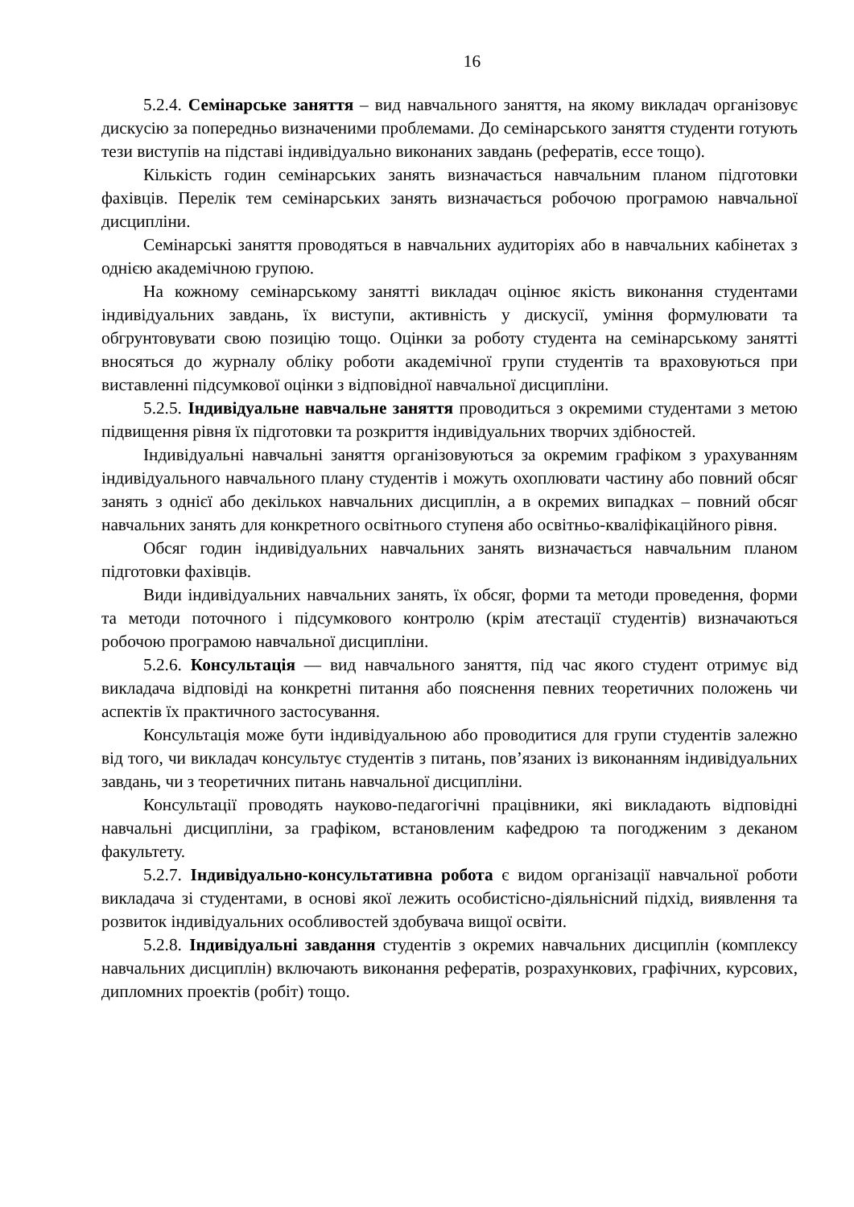16
5.2.4. Семінарське заняття – вид навчального заняття, на якому викладач організовує дискусію за попередньо визначеними проблемами. До семінарського заняття студенти готують тези виступів на підставі індивідуально виконаних завдань (рефератів, ессе тощо).
Кількість годин семінарських занять визначається навчальним планом підготовки фахівців. Перелік тем семінарських занять визначається робочою програмою навчальної дисципліни.
Семінарські заняття проводяться в навчальних аудиторіях або в навчальних кабінетах з однією академічною групою.
На кожному семінарському занятті викладач оцінює якість виконання студентами індивідуальних завдань, їх виступи, активність у дискусії, уміння формулювати та обгрунтовувати свою позицію тощо. Оцінки за роботу студента на семінарському занятті вносяться до журналу обліку роботи академічної групи студентів та враховуються при виставленні підсумкової оцінки з відповідної навчальної дисципліни.
5.2.5. Індивідуальне навчальне заняття проводиться з окремими студентами з метою підвищення рівня їх підготовки та розкриття індивідуальних творчих здібностей.
Індивідуальні навчальні заняття організовуються за окремим графіком з урахуванням індивідуального навчального плану студентів і можуть охоплювати частину або повний обсяг занять з однієї або декількох навчальних дисциплін, а в окремих випадках – повний обсяг навчальних занять для конкретного освітнього ступеня або освітньо-кваліфікаційного рівня.
Обсяг годин індивідуальних навчальних занять визначається навчальним планом підготовки фахівців.
Види індивідуальних навчальних занять, їх обсяг, форми та методи проведення, форми та методи поточного і підсумкового контролю (крім атестації студентів) визначаються робочою програмою навчальної дисципліни.
5.2.6. Консультація — вид навчального заняття, під час якого студент отримує від викладача відповіді на конкретні питання або пояснення певних теоретичних положень чи аспектів їх практичного застосування.
Консультація може бути індивідуальною або проводитися для групи студентів залежно від того, чи викладач консультує студентів з питань, пов’язаних із виконанням індивідуальних завдань, чи з теоретичних питань навчальної дисципліни.
Консультації проводять науково-педагогічні працівники, які викладають відповідні навчальні дисципліни, за графіком, встановленим кафедрою та погодженим з деканом факультету.
5.2.7. Індивідуально-консультативна робота є видом організації навчальної роботи викладача зі студентами, в основі якої лежить особистісно-діяльнісний підхід, виявлення та розвиток індивідуальних особливостей здобувача вищої освіти.
5.2.8. Індивідуальні завдання студентів з окремих навчальних дисциплін (комплексу навчальних дисциплін) включають виконання рефератів, розрахункових, графічних, курсових, дипломних проектів (робіт) тощо.